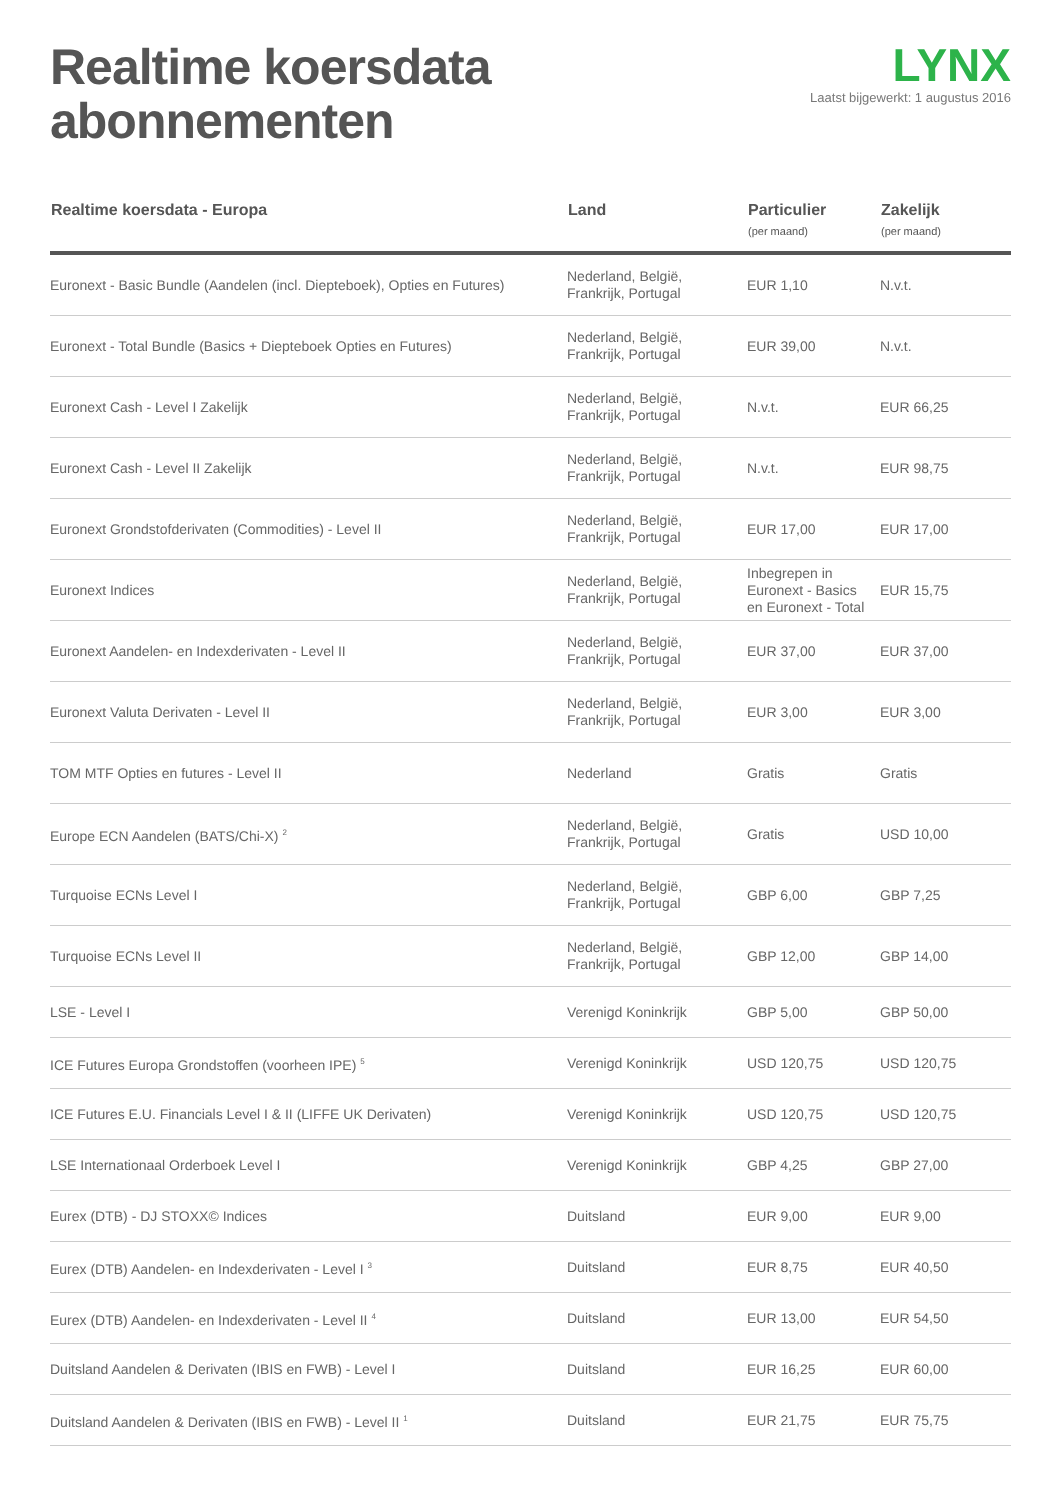Realtime koersdata
abonnementen
LYNX
Laatst bijgewerkt: 1 augustus 2016
| Realtime koersdata - Europa | Land | Particulier (per maand) | Zakelijk (per maand) |
| --- | --- | --- | --- |
| Euronext - Basic Bundle (Aandelen (incl. Diepteboek), Opties en Futures) | Nederland, België, Frankrijk, Portugal | EUR 1,10 | N.v.t. |
| Euronext - Total Bundle (Basics + Diepteboek Opties en Futures) | Nederland, België, Frankrijk, Portugal | EUR 39,00 | N.v.t. |
| Euronext Cash - Level I Zakelijk | Nederland, België, Frankrijk, Portugal | N.v.t. | EUR 66,25 |
| Euronext Cash - Level II Zakelijk | Nederland, België, Frankrijk, Portugal | N.v.t. | EUR 98,75 |
| Euronext Grondstofderivaten (Commodities) - Level II | Nederland, België, Frankrijk, Portugal | EUR 17,00 | EUR 17,00 |
| Euronext Indices | Nederland, België, Frankrijk, Portugal | Inbegrepen in Euronext - Basics en Euronext - Total | EUR 15,75 |
| Euronext Aandelen- en Indexderivaten - Level II | Nederland, België, Frankrijk, Portugal | EUR 37,00 | EUR 37,00 |
| Euronext Valuta Derivaten - Level II | Nederland, België, Frankrijk, Portugal | EUR 3,00 | EUR 3,00 |
| TOM MTF Opties en futures - Level II | Nederland | Gratis | Gratis |
| Europe ECN Aandelen (BATS/Chi-X) <sup>2</sup> | Nederland, België, Frankrijk, Portugal | Gratis | USD 10,00 |
| Turquoise ECNs Level I | Nederland, België, Frankrijk, Portugal | GBP 6,00 | GBP 7,25 |
| Turquoise ECNs Level II | Nederland, België, Frankrijk, Portugal | GBP 12,00 | GBP 14,00 |
| LSE - Level I | Verenigd Koninkrijk | GBP 5,00 | GBP 50,00 |
| ICE Futures Europa Grondstoffen (voorheen IPE) <sup>5</sup> | Verenigd Koninkrijk | USD 120,75 | USD 120,75 |
| ICE Futures E.U. Financials Level I & II (LIFFE UK Derivaten) | Verenigd Koninkrijk | USD 120,75 | USD 120,75 |
| LSE Internationaal Orderboek Level I | Verenigd Koninkrijk | GBP 4,25 | GBP 27,00 |
| Eurex (DTB) - DJ STOXX© Indices | Duitsland | EUR 9,00 | EUR 9,00 |
| Eurex (DTB) Aandelen- en Indexderivaten - Level I <sup>3</sup> | Duitsland | EUR 8,75 | EUR 40,50 |
| Eurex (DTB) Aandelen- en Indexderivaten - Level II <sup>4</sup> | Duitsland | EUR 13,00 | EUR 54,50 |
| Duitsland Aandelen & Derivaten (IBIS en FWB) - Level I | Duitsland | EUR 16,25 | EUR 60,00 |
| Duitsland Aandelen & Derivaten (IBIS en FWB) - Level II <sup>1</sup> | Duitsland | EUR 21,75 | EUR 75,75 |